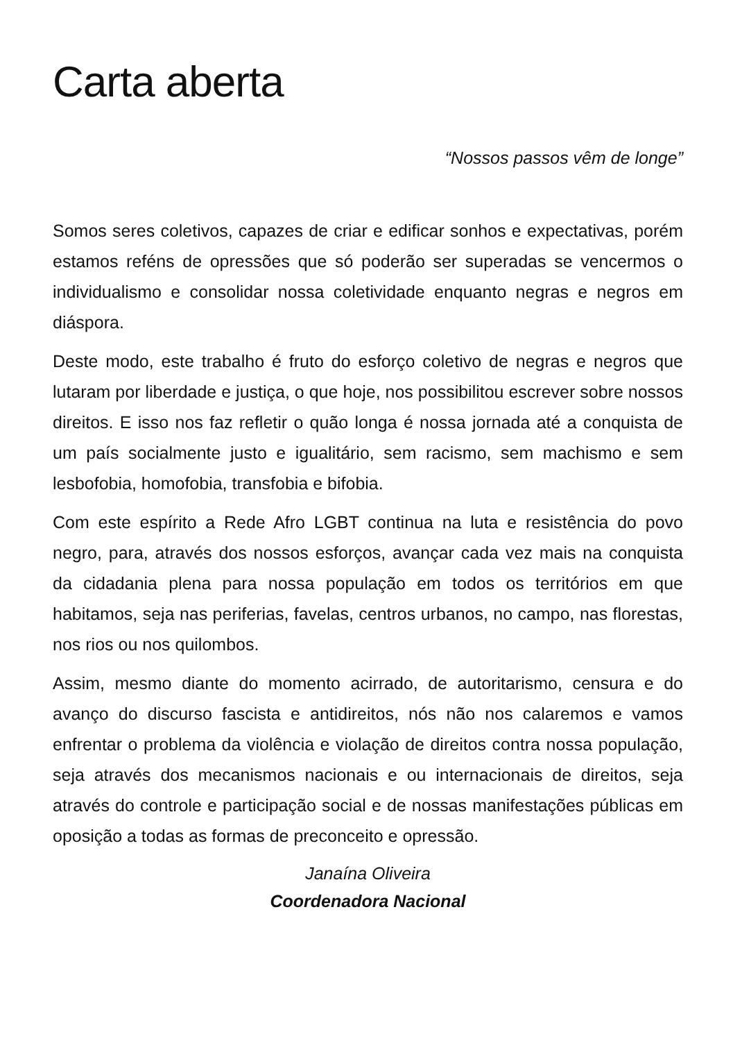Carta aberta
“Nossos passos vêm de longe”
Somos seres coletivos, capazes de criar e edificar sonhos e expectativas, porém estamos reféns de opressões que só poderão ser superadas se vencermos o individualismo e consolidar nossa coletividade enquanto negras e negros em diáspora.
Deste modo, este trabalho é fruto do esforço coletivo de negras e negros que lutaram por liberdade e justiça, o que hoje, nos possibilitou escrever sobre nossos direitos. E isso nos faz refletir o quão longa é nossa jornada até a conquista de um país socialmente justo e igualitário, sem racismo, sem machismo e sem lesbofobia, homofobia, transfobia e bifobia.
Com este espírito a Rede Afro LGBT continua na luta e resistência do povo negro, para, através dos nossos esforços, avançar cada vez mais na conquista da cidadania plena para nossa população em todos os territórios em que habitamos, seja nas periferias, favelas, centros urbanos, no campo, nas florestas, nos rios ou nos quilombos.
Assim, mesmo diante do momento acirrado, de autoritarismo, censura e do avanço do discurso fascista e antidireitos, nós não nos calaremos e vamos enfrentar o problema da violência e violação de direitos contra nossa população, seja através dos mecanismos nacionais e ou internacionais de direitos, seja através do controle e participação social e de nossas manifestações públicas em oposição a todas as formas de preconceito e opressão.
Janaína Oliveira
Coordenadora Nacional